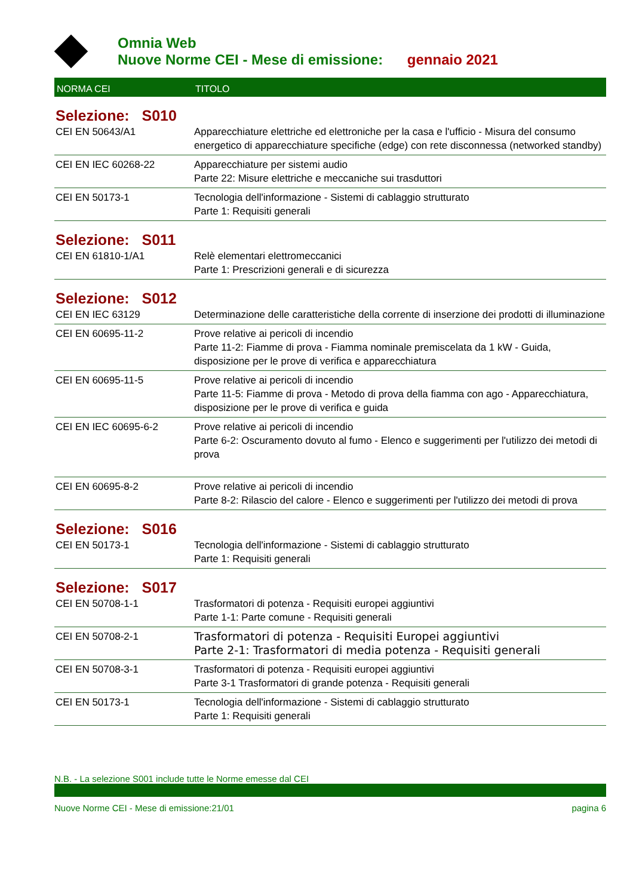Omnia Web
Nuove Norme CEI - Mese di emissione: gennaio 2021
| NORMA CEI | TITOLO |
| --- | --- |
| Selezione: S010 | |
| CEI EN 50643/A1 | Apparecchiature elettriche ed elettroniche per la casa e l'ufficio - Misura del consumo energetico di apparecchiature specifiche (edge) con rete disconnessa (networked standby) |
| CEI EN IEC 60268-22 | Apparecchiature per sistemi audio Parte 22: Misure elettriche e meccaniche sui trasduttori |
| CEI EN 50173-1 | Tecnologia dell'informazione - Sistemi di cablaggio strutturato Parte 1: Requisiti generali |
| Selezione: S011 | |
| CEI EN 61810-1/A1 | Relè elementari elettromeccanici Parte 1: Prescrizioni generali e di sicurezza |
| Selezione: S012 | |
| CEI EN IEC 63129 | Determinazione delle caratteristiche della corrente di inserzione dei prodotti di illuminazione |
| CEI EN 60695-11-2 | Prove relative ai pericoli di incendio Parte 11-2: Fiamme di prova - Fiamma nominale premiscelata da 1 kW - Guida, disposizione per le prove di verifica e apparecchiatura |
| CEI EN 60695-11-5 | Prove relative ai pericoli di incendio Parte 11-5: Fiamme di prova - Metodo di prova della fiamma con ago - Apparecchiatura, disposizione per le prove di verifica e guida |
| CEI EN IEC 60695-6-2 | Prove relative ai pericoli di incendio Parte 6-2: Oscuramento dovuto al fumo - Elenco e suggerimenti per l'utilizzo dei metodi di prova |
| CEI EN 60695-8-2 | Prove relative ai pericoli di incendio Parte 8-2: Rilascio del calore - Elenco e suggerimenti per l'utilizzo dei metodi di prova |
| Selezione: S016 | |
| CEI EN 50173-1 | Tecnologia dell'informazione - Sistemi di cablaggio strutturato Parte 1: Requisiti generali |
| Selezione: S017 | |
| CEI EN 50708-1-1 | Trasformatori di potenza - Requisiti europei aggiuntivi Parte 1-1: Parte comune - Requisiti generali |
| CEI EN 50708-2-1 | Trasformatori di potenza - Requisiti Europei aggiuntivi Parte 2-1: Trasformatori di media potenza - Requisiti generali |
| CEI EN 50708-3-1 | Trasformatori di potenza - Requisiti europei aggiuntivi Parte 3-1 Trasformatori di grande potenza - Requisiti generali |
| CEI EN 50173-1 | Tecnologia dell'informazione - Sistemi di cablaggio strutturato Parte 1: Requisiti generali |
N.B. - La selezione S001 include tutte le Norme emesse dal CEI
Nuove Norme CEI - Mese di emissione:21/01 pagina 6